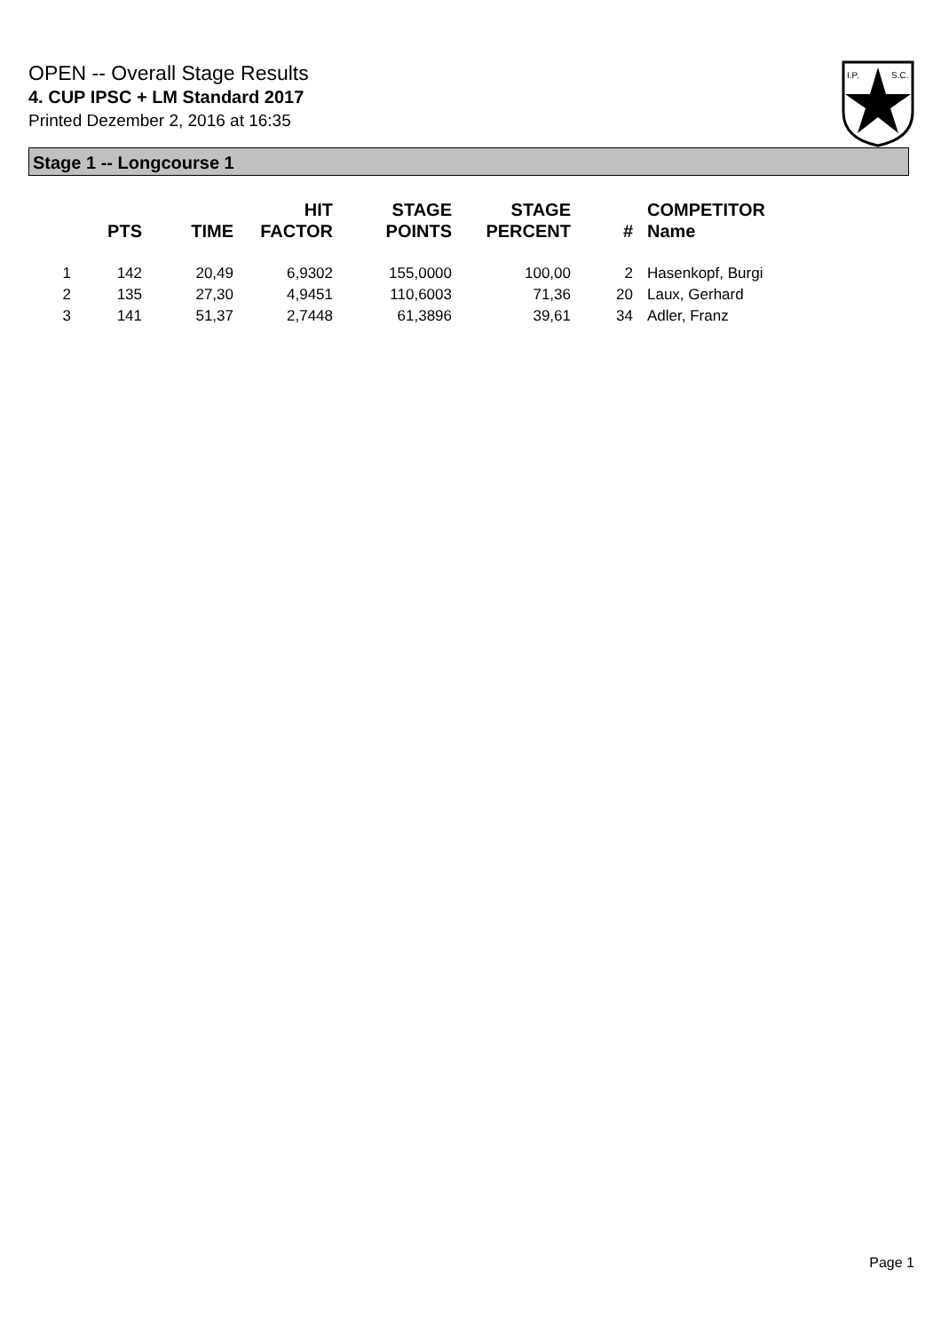OPEN -- Overall Stage Results
4. CUP IPSC + LM Standard 2017
Printed Dezember 2, 2016 at 16:35
I.P.
S.C.
Stage 1 -- Longcourse 1
| | PTS | TIME | HIT FACTOR | STAGE POINTS | STAGE PERCENT | # | COMPETITOR Name |
| --- | --- | --- | --- | --- | --- | --- | --- |
| 1 | 142 | 20,49 | 6,9302 | 155,0000 | 100,00 | 2 | Hasenkopf, Burgi |
| 2 | 135 | 27,30 | 4,9451 | 110,6003 | 71,36 | 20 | Laux, Gerhard |
| 3 | 141 | 51,37 | 2,7448 | 61,3896 | 39,61 | 34 | Adler, Franz |
Page 1